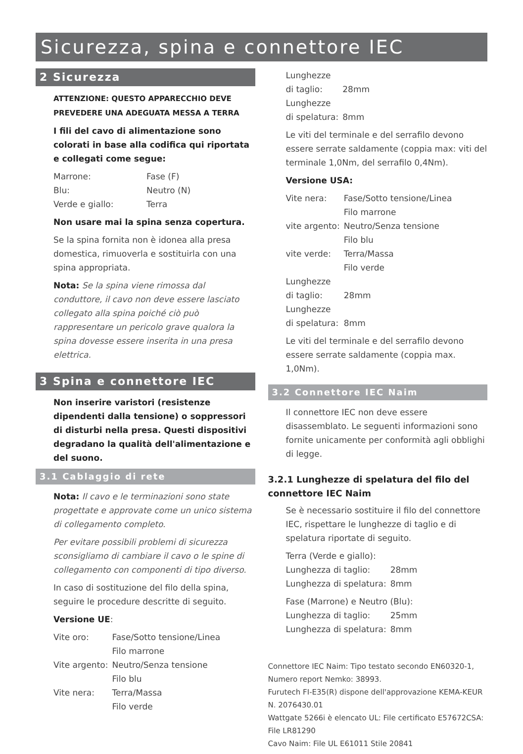Sicurezza, spina e connettore IEC
2 Sicurezza
ATTENZIONE: QUESTO APPARECCHIO DEVE PREVEDERE UNA ADEGUATA MESSA A TERRA
I fili del cavo di alimentazione sono colorati in base alla codifica qui riportata e collegati come segue:
| Marrone: | Fase (F) |
| Blu: | Neutro (N) |
| Verde e giallo: | Terra |
Non usare mai la spina senza copertura.
Se la spina fornita non è idonea alla presa domestica, rimuoverla e sostituirla con una spina appropriata.
Nota: Se la spina viene rimossa dal conduttore, il cavo non deve essere lasciato collegato alla spina poiché ciò può rappresentare un pericolo grave qualora la spina dovesse essere inserita in una presa elettrica.
3 Spina e connettore IEC
Non inserire varistori (resistenze dipendenti dalla tensione) o soppressori di disturbi nella presa. Questi dispositivi degradano la qualità dell'alimentazione e del suono.
3.1 Cablaggio di rete
Nota: Il cavo e le terminazioni sono state progettate e approvate come un unico sistema di collegamento completo.
Per evitare possibili problemi di sicurezza sconsigliamo di cambiare il cavo o le spine di collegamento con componenti di tipo diverso.
In caso di sostituzione del filo della spina, seguire le procedure descritte di seguito.
Versione UE:
| Vite oro: | Fase/Sotto tensione/Linea Filo marrone |
| Vite argento: | Neutro/Senza tensione Filo blu |
| Vite nera: | Terra/Massa Filo verde |
| Lunghezze di taglio: | 28mm |
| Lunghezze di spelatura: | 8mm |
Le viti del terminale e del serrafilo devono essere serrate saldamente (coppia max: viti del terminale 1,0Nm, del serrafilo 0,4Nm).
Versione USA:
| Vite nera: | Fase/Sotto tensione/Linea Filo marrone |
| vite argento: | Neutro/Senza tensione Filo blu |
| vite verde: | Terra/Massa Filo verde |
| Lunghezze di taglio: | 28mm |
| Lunghezze di spelatura: | 8mm |
Le viti del terminale e del serrafilo devono essere serrate saldamente (coppia max. 1,0Nm).
3.2 Connettore IEC Naim
Il connettore IEC non deve essere disassemblato. Le seguenti informazioni sono fornite unicamente per conformità agli obblighi di legge.
3.2.1 Lunghezze di spelatura del filo del connettore IEC Naim
Se è necessario sostituire il filo del connettore IEC, rispettare le lunghezze di taglio e di spelatura riportate di seguito.
| Terra (Verde e giallo): | |
| Lunghezza di taglio: | 28mm |
| Lunghezza di spelatura: | 8mm |
| Fase (Marrone) e Neutro (Blu): | |
| Lunghezza di taglio: | 25mm |
| Lunghezza di spelatura: | 8mm |
Connettore IEC Naim: Tipo testato secondo EN60320-1, Numero report Nemko: 38993.
Furutech FI-E35(R) dispone dell'approvazione KEMA-KEUR N. 2076430.01
Wattgate 5266i è elencato UL: File certificato E57672CSA: File LR81290
Cavo Naim: File UL E61011 Stile 20841